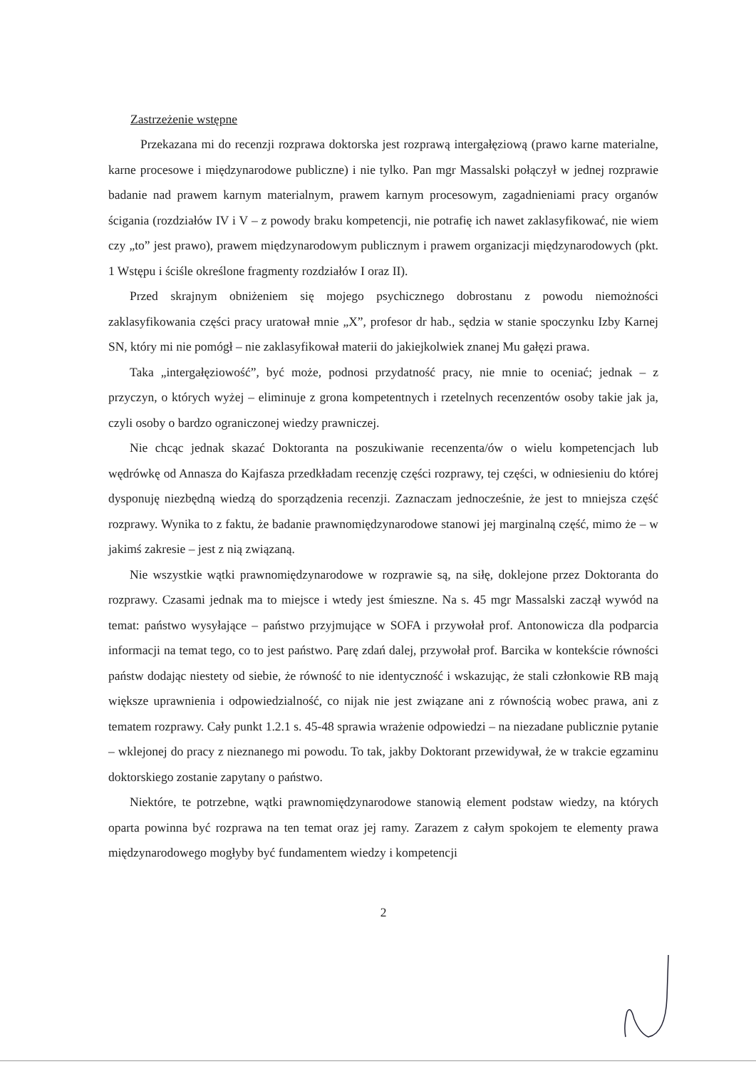Zastrzeżenie wstępne
Przekazana mi do recenzji rozprawa doktorska jest rozprawą intergałęziową (prawo karne materialne, karne procesowe i międzynarodowe publiczne) i nie tylko. Pan mgr Massalski połączył w jednej rozprawie badanie nad prawem karnym materialnym, prawem karnym procesowym, zagadnieniami pracy organów ścigania (rozdziałów IV i V – z powody braku kompetencji, nie potrafię ich nawet zaklasyfikować, nie wiem czy „to” jest prawo), prawem międzynarodowym publicznym i prawem organizacji międzynarodowych (pkt. 1 Wstępu i ściśle określone fragmenty rozdziałów I oraz II).
Przed skrajnym obniżeniem się mojego psychicznego dobrostanu z powodu niemożności zaklasyfikowania części pracy uratował mnie „X”, profesor dr hab., sędzia w stanie spoczynku Izby Karnej SN, który mi nie pomógł – nie zaklasyfikował materii do jakiejkolwiek znanej Mu gałęzi prawa.
Taka „intergałęziowość”, być może, podnosi przydatność pracy, nie mnie to oceniać; jednak – z przyczyn, o których wyżej – eliminuje z grona kompetentnych i rzetelnych recenzentów osoby takie jak ja, czyli osoby o bardzo ograniczonej wiedzy prawniczej.
Nie chcąc jednak skazać Doktoranta na poszukiwanie recenzenta/ów o wielu kompetencjach lub wędrówkę od Annasza do Kajfasza przedkładam recenzję części rozprawy, tej części, w odniesieniu do której dysponuję niezbędną wiedzą do sporządzenia recenzji. Zaznaczam jednocześnie, że jest to mniejsza część rozprawy. Wynika to z faktu, że badanie prawnomiędzynarodowe stanowi jej marginalną część, mimo że – w jakimś zakresie – jest z nią związaną.
Nie wszystkie wątki prawnomiędzynarodowe w rozprawie są, na siłę, doklejone przez Doktoranta do rozprawy. Czasami jednak ma to miejsce i wtedy jest śmieszne. Na s. 45 mgr Massalski zaczął wywód na temat: państwo wysyłające – państwo przyjmujące w SOFA i przywołał prof. Antonowicza dla podparcia informacji na temat tego, co to jest państwo. Parę zdań dalej, przywołał prof. Barcika w kontekście równości państw dodając niestety od siebie, że równość to nie identyczność i wskazując, że stali członkowie RB mają większe uprawnienia i odpowiedzialność, co nijak nie jest związane ani z równością wobec prawa, ani z tematem rozprawy. Cały punkt 1.2.1 s. 45-48 sprawia wrażenie odpowiedzi – na niezadane publicznie pytanie – wklejonej do pracy z nieznanego mi powodu. To tak, jakby Doktorant przewidywał, że w trakcie egzaminu doktorskiego zostanie zapytany o państwo.
Niektóre, te potrzebne, wątki prawnomiędzynarodowe stanowią element podstaw wiedzy, na których oparta powinna być rozprawa na ten temat oraz jej ramy. Zarazem z całym spokojem te elementy prawa międzynarodowego mogłyby być fundamentem wiedzy i kompetencji
2